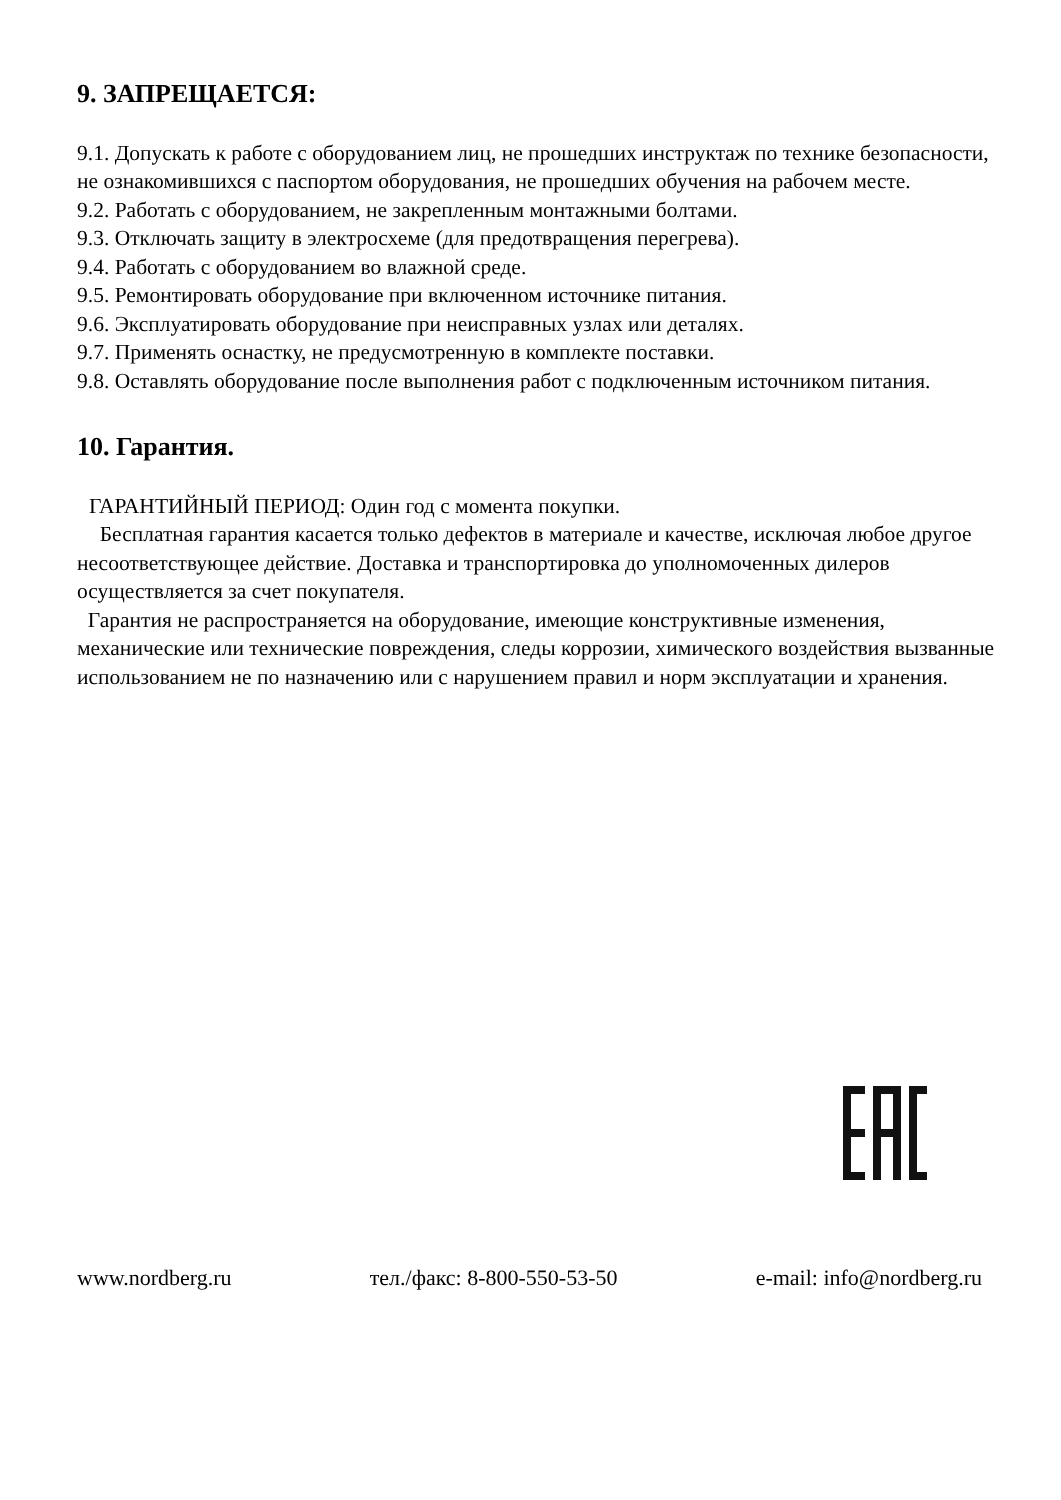9. ЗАПРЕЩАЕТСЯ:
9.1. Допускать к работе с оборудованием лиц, не прошедших инструктаж по технике безопасности, не ознакомившихся с паспортом оборудования, не прошедших обучения на рабочем месте.
9.2. Работать с оборудованием, не закрепленным монтажными болтами.
9.3. Отключать защиту в электросхеме (для предотвращения перегрева).
9.4. Работать с оборудованием во влажной среде.
9.5. Ремонтировать оборудование при включенном источнике питания.
9.6. Эксплуатировать оборудование при неисправных узлах или деталях.
9.7. Применять оснастку, не предусмотренную в комплекте поставки.
9.8. Оставлять оборудование после выполнения работ с подключенным источником питания.
10. Гарантия.
ГАРАНТИЙНЫЙ ПЕРИОД: Один год с момента покупки.
Бесплатная гарантия касается только дефектов в материале и качестве, исключая любое другое несоответствующее действие. Доставка и транспортировка до уполномоченных дилеров осуществляется за счет покупателя.
Гарантия не распространяется на оборудование, имеющие конструктивные изменения, механические или технические повреждения, следы коррозии, химического воздействия вызванные использованием не по назначению или с нарушением правил и норм эксплуатации и хранения.
www.nordberg.ru тел./факс: 8-800-550-53-50 e-mail: info@nordberg.ru